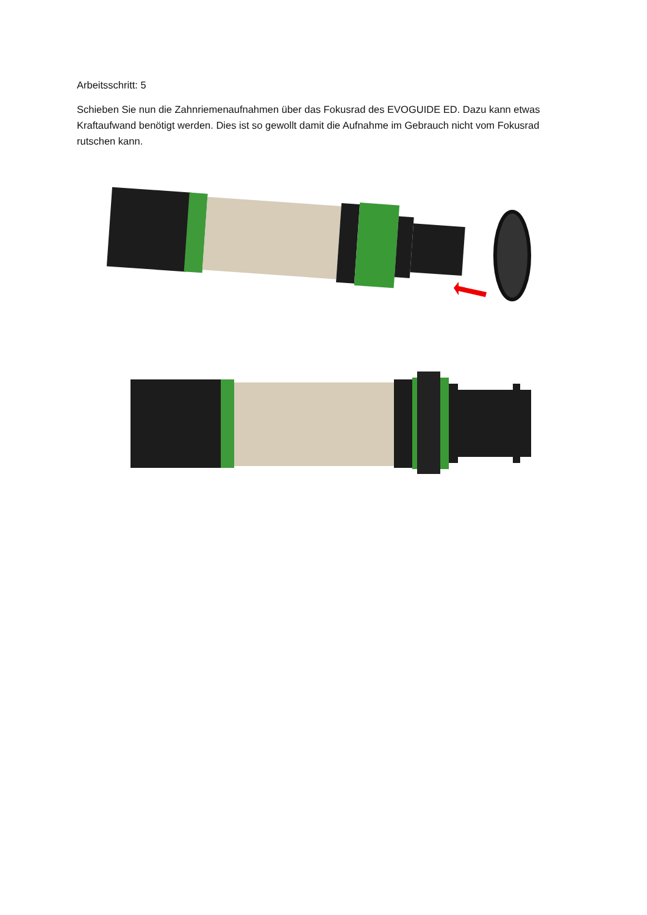Arbeitsschritt: 5
Schieben Sie nun die Zahnriemenaufnahmen über das Fokusrad des EVOGUIDE ED. Dazu kann etwas Kraftaufwand benötigt werden. Dies ist so gewollt damit die Aufnahme im Gebrauch nicht vom Fokusrad rutschen kann.